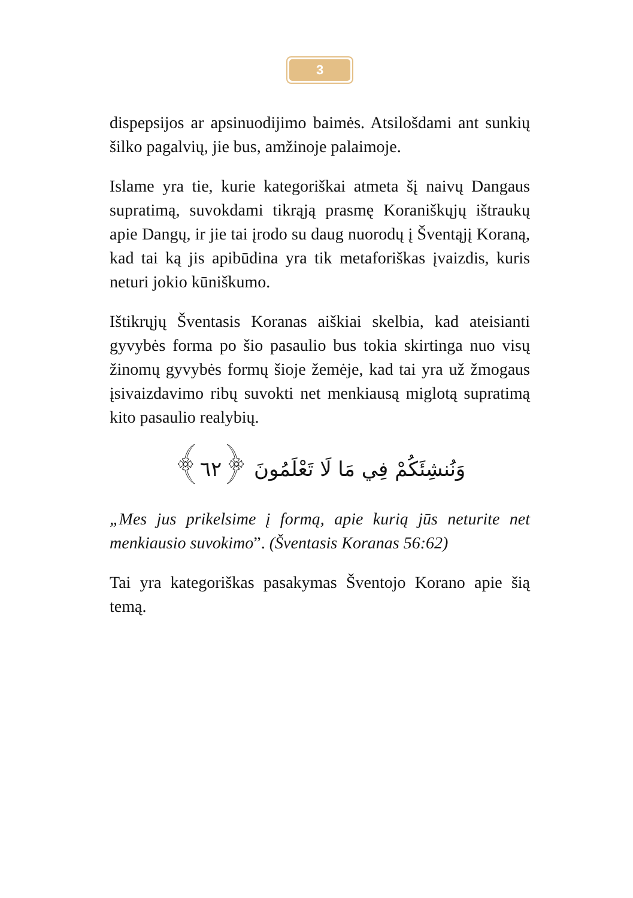3
dispepsijos ar apsinuodijimo baimės. Atsilošdami ant sunkių šilko pagalvių, jie bus, amžinoje palaimoje.
Islame yra tie, kurie kategoriškai atmeta šį naivų Dangaus supratimą, suvokdami tikrąją prasmę Koraniškųjų ištraukų apie Dangų, ir jie tai įrodo su daug nuorodų į Šventąjį Koraną, kad tai ką jis apibūdina yra tik metaforiškas įvaizdis, kuris neturi jokio kūniškumo.
Ištikrųjų Šventasis Koranas aiškiai skelbia, kad ateisianti gyvybės forma po šio pasaulio bus tokia skirtinga nuo visų žinomų gyvybės formų šioje žemėje, kad tai yra už žmogaus įsivaizdavimo ribų suvokti net menkiausą miglotą supratimą kito pasaulio realybių.
وَنُنشِئَكُمْ فِي مَا لَا تَعْلَمُونَ ﴿٦٢﴾
„Mes jus prikelsime į formą, apie kurią jūs neturite net menkiausio suvokimo”. (Šventasis Koranas 56:62)
Tai yra kategoriškas pasakymas Šventojo Korano apie šią temą.